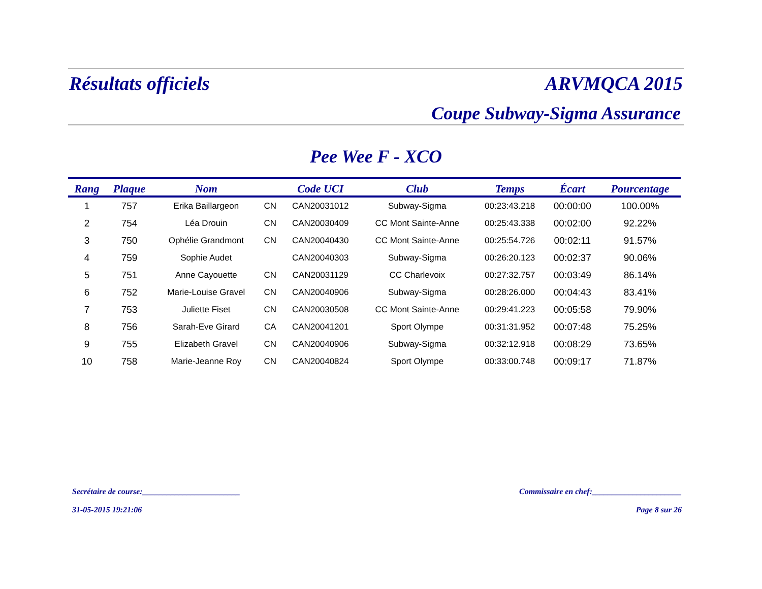Résultats officiels ARVMQCA 2015
Coupe Subway-Sigma Assurance
Pee Wee F - XCO
| Rang | Plaque | Nom | | Code UCI | Club | Temps | Écart | Pourcentage |
| --- | --- | --- | --- | --- | --- | --- | --- | --- |
| 1 | 757 | Erika Baillargeon | CN | CAN20031012 | Subway-Sigma | 00:23:43.218 | 00:00:00 | 100.00% |
| 2 | 754 | Léa Drouin | CN | CAN20030409 | CC Mont Sainte-Anne | 00:25:43.338 | 00:02:00 | 92.22% |
| 3 | 750 | Ophélie Grandmont | CN | CAN20040430 | CC Mont Sainte-Anne | 00:25:54.726 | 00:02:11 | 91.57% |
| 4 | 759 | Sophie Audet | | CAN20040303 | Subway-Sigma | 00:26:20.123 | 00:02:37 | 90.06% |
| 5 | 751 | Anne Cayouette | CN | CAN20031129 | CC Charlevoix | 00:27:32.757 | 00:03:49 | 86.14% |
| 6 | 752 | Marie-Louise Gravel | CN | CAN20040906 | Subway-Sigma | 00:28:26.000 | 00:04:43 | 83.41% |
| 7 | 753 | Juliette Fiset | CN | CAN20030508 | CC Mont Sainte-Anne | 00:29:41.223 | 00:05:58 | 79.90% |
| 8 | 756 | Sarah-Eve Girard | CA | CAN20041201 | Sport Olympe | 00:31:31.952 | 00:07:48 | 75.25% |
| 9 | 755 | Elizabeth Gravel | CN | CAN20040906 | Subway-Sigma | 00:32:12.918 | 00:08:29 | 73.65% |
| 10 | 758 | Marie-Jeanne Roy | CN | CAN20040824 | Sport Olympe | 00:33:00.748 | 00:09:17 | 71.87% |
Secrétaire de course:________________________ Commissaire en chef:______________________
31-05-2015 19:21:06 Page 8 sur 26